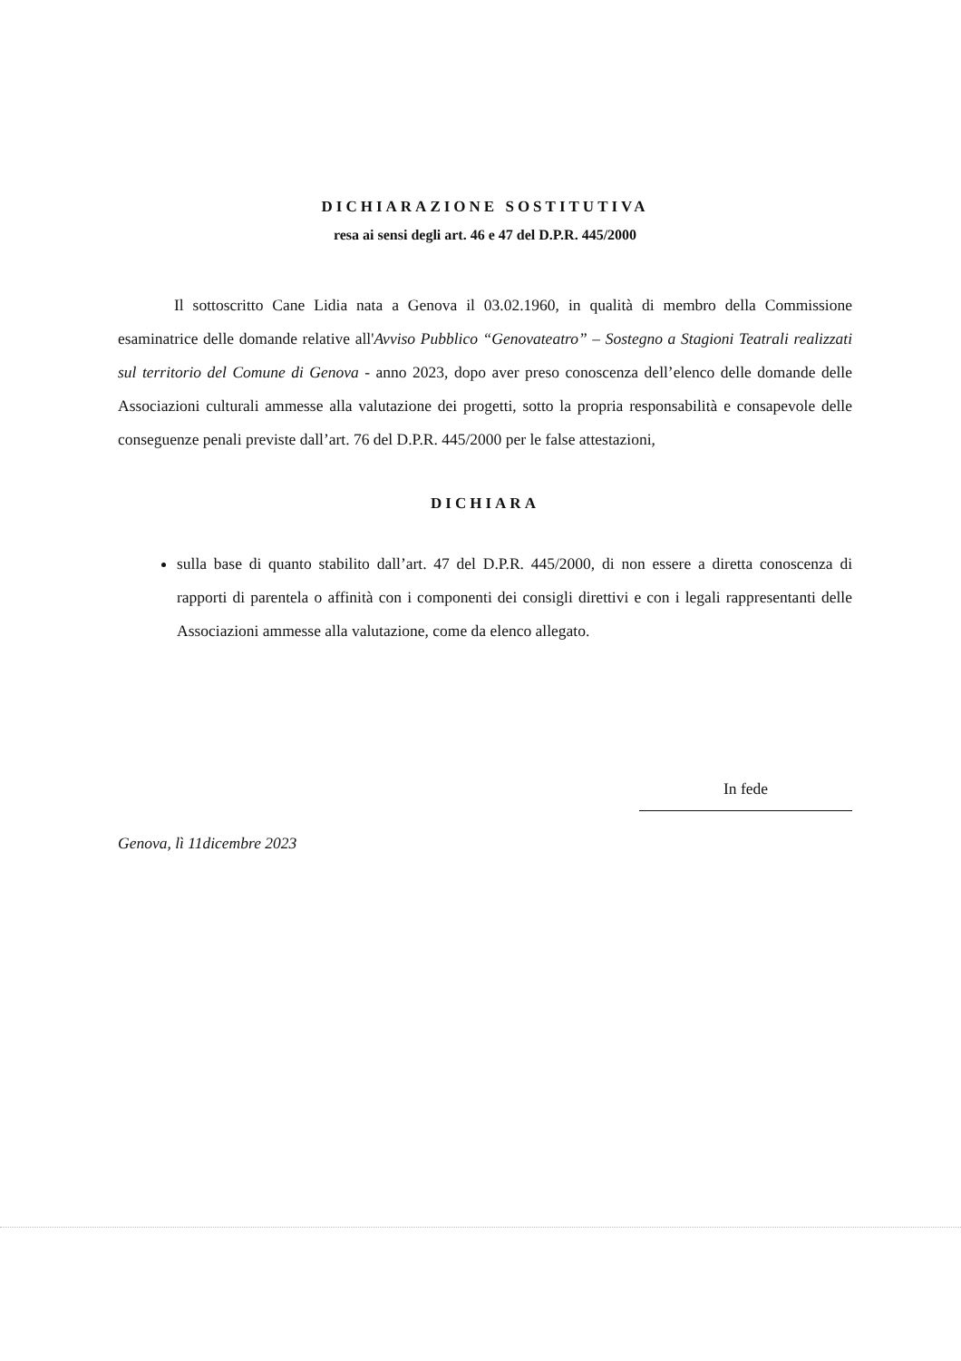DICHIARAZIONE SOSTITUTIVA
resa ai sensi degli art. 46 e 47 del D.P.R. 445/2000
Il sottoscritto Cane Lidia nata a Genova il 03.02.1960, in qualità di membro della Commissione esaminatrice delle domande relative all'Avviso Pubblico “Genovateatro” – Sostegno a Stagioni Teatrali realizzati sul territorio del Comune di Genova - anno 2023, dopo aver preso conoscenza dell’elenco delle domande delle Associazioni culturali ammesse alla valutazione dei progetti, sotto la propria responsabilità e consapevole delle conseguenze penali previste dall’art. 76 del D.P.R. 445/2000 per le false attestazioni,
DICHIARA
sulla base di quanto stabilito dall’art. 47 del D.P.R. 445/2000, di non essere a diretta conoscenza di rapporti di parentela o affinità con i componenti dei consigli direttivi e con i legali rappresentanti delle Associazioni ammesse alla valutazione, come da elenco allegato.
Genova, lì 11dicembre 2023
In fede